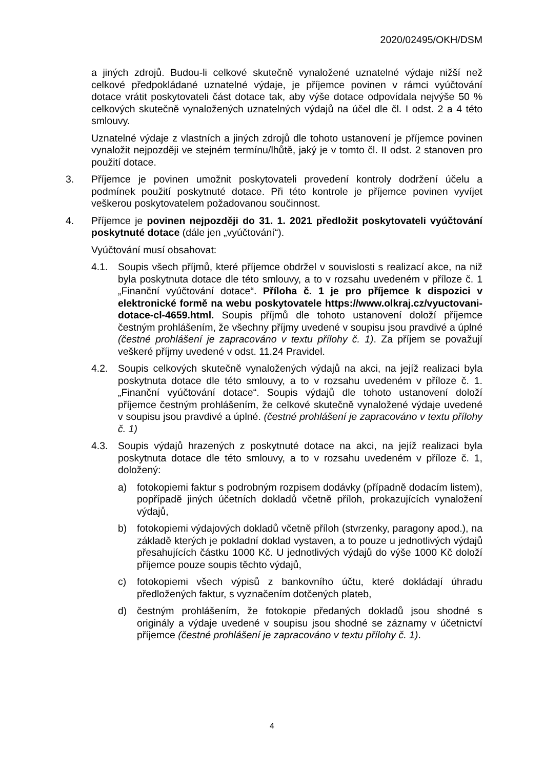2020/02495/OKH/DSM
a jiných zdrojů. Budou-li celkové skutečně vynaložené uznatelné výdaje nižší než celkové předpokládané uznatelné výdaje, je příjemce povinen v rámci vyúčtování dotace vrátit poskytovateli část dotace tak, aby výše dotace odpovídala nejvýše 50 % celkových skutečně vynaložených uznatelných výdajů na účel dle čl. I odst. 2 a 4 této smlouvy.
Uznatelné výdaje z vlastních a jiných zdrojů dle tohoto ustanovení je příjemce povinen vynaložit nejpozději ve stejném termínu/lhůtě, jaký je v tomto čl. II odst. 2 stanoven pro použití dotace.
3. Příjemce je povinen umožnit poskytovateli provedení kontroly dodržení účelu a podmínek použití poskytnuté dotace. Při této kontrole je příjemce povinen vyvíjet veškerou poskytovatelem požadovanou součinnost.
4. Příjemce je povinen nejpozději do 31. 1. 2021 předložit poskytovateli vyúčtování poskytnuté dotace (dále jen „vyúčtování“).
Vyúčtování musí obsahovat:
4.1. Soupis všech příjmů, které příjemce obdržel v souvislosti s realizací akce, na niž byla poskytnuta dotace dle této smlouvy, a to v rozsahu uvedeném v příloze č. 1 „Finanční vyúčtování dotace“. Příloha č. 1 je pro příjemce k dispozici v elektronické formě na webu poskytovatele https://www.olkraj.cz/vyuctovani-dotace-cl-4659.html. Soupis příjmů dle tohoto ustanovení doloží příjemce čestným prohlášením, že všechny příjmy uvedené v soupisu jsou pravdivé a úplné (čestné prohlášení je zapracováno v textu přílohy č. 1). Za příjem se považují veškeré příjmy uvedené v odst. 11.24 Pravidel.
4.2. Soupis celkových skutečně vynaložených výdajů na akci, na jejíž realizaci byla poskytnuta dotace dle této smlouvy, a to v rozsahu uvedeném v příloze č. 1. „Finanční vyúčtování dotace“. Soupis výdajů dle tohoto ustanovení doloží příjemce čestným prohlášením, že celkové skutečně vynaložené výdaje uvedené v soupisu jsou pravdivé a úplné. (čestné prohlášení je zapracováno v textu přílohy č. 1)
4.3. Soupis výdajů hrazených z poskytnuté dotace na akci, na jejíž realizaci byla poskytnuta dotace dle této smlouvy, a to v rozsahu uvedeném v příloze č. 1, doložený:
a) fotokopiemi faktur s podrobným rozpisem dodávky (případně dodacím listem), popřípadě jiných účetních dokladů včetně příloh, prokazujících vynaložení výdajů,
b) fotokopiemi výdajových dokladů včetně příloh (stvrzenky, paragony apod.), na základě kterých je pokladní doklad vystaven, a to pouze u jednotlivých výdajů přesahujících částku 1000 Kč. U jednotlivých výdajů do výše 1000 Kč doloží příjemce pouze soupis těchto výdajů,
c) fotokopiemi všech výpisů z bankovního účtu, které dokládají úhradu předložených faktur, s vyznačením dotčených plateb,
d) čestným prohlášením, že fotokopie předaných dokladů jsou shodné s originály a výdaje uvedené v soupisu jsou shodné se záznamy v účetnictví příjemce (čestné prohlášení je zapracováno v textu přílohy č. 1).
4